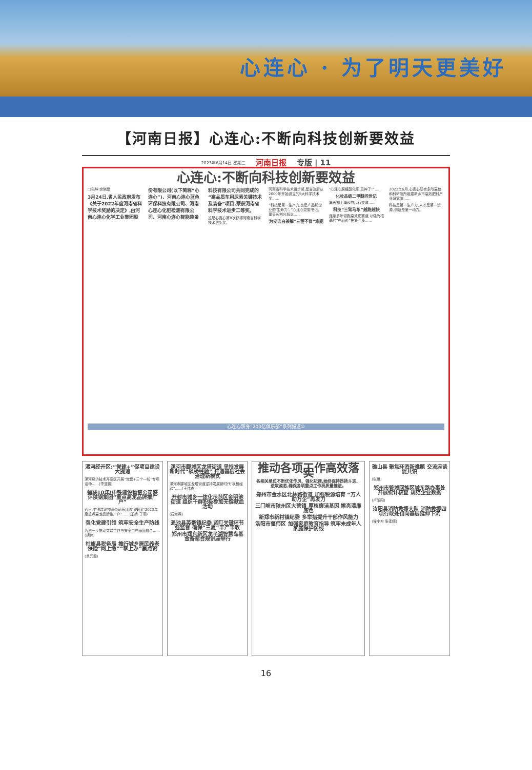心连心 · 为了明天更美好
【河南日报】心连心:不断向科技创新要效益
2023年6月14日 星期三 河南日报 专版 | 11
心连心:不断向科技创新要效益
□张坤 余晓建
3月24日,省人民政府发布《关于2022年度河南省科学技术奖励的决定》,由河南心连心化学工业集团股份有限公司(以下简称“心连心”)、河南心连心蓝色环保科技有限公司、河南心连心化肥检测有限公司、河南心连心智能装备科技有限公司共同完成的“高品质车用尿素关键技术及装备”项目,荣获河南省科学技术进步二等奖。
这是心连心第8次获得河南省科学技术进步奖。
河南省科学技术进步奖,是省政府从2000年开始设立的5大科学技术奖……
“科技是第一生产力,也是产品和企业的‘生命力’。”心连心党委书记、董事长刘兴旭说……
为安吉白茶解“三茬不冒”难题
“心连心腐植酸化肥,真神了!”……
化妆品级二甲醚问世记
屡长期土壤和农民行交道……
科技“三驾马车”越跑越快
连续多年领跑高效肥赛道,以强为根基的“产品树”枝繁叶茂……
2022年6月,心连心联合多所高校和科研院所组建新乡市高效肥料产业研究院……
科技是第一生产力,人才是第一资源,创新是第一动力。
心连心跻身“200亿俱乐部”系列报道②
漯河经开区:“党建+”促项目建设大提速
漯河经济技术开发区开展“党建+三个一线”专项活动……(李亚鹏)
蝉联10年!中铁建设物资公司获评陕钢集团“重点高龙品牌推广户”
近日,中铁建设物资公司获评陕钢集团“2023年度重点高龙品牌推广户”……(王娇 丁莉)
强化党建引领 筑牢安全生产防线
为进一步推动党建工作与安全生产深度融合……(胡伟)
社旗县税务局 推行城乡居民养老保险“网上缴”“掌上办”赢点赞
(单元毅)
漯河市郾城区龙塔街道 坚持发展新时代“枫桥经验” 打造基层社会治理新模式
漯河市郾城区龙塔街道坚持发展新时代“枫桥经验”……(王伟杰)
开封市城乡一体化示范区金明池街道 组织干群积极参加无偿献血活动
(石海燕)
渑池县英豪镇纪委 紧盯关键环节强监督 确保“三夏”丰产丰收
郑州市郑东新区龙子湖智慧岛基金备案合规讲座举行
推动各项工作高效落实
各相关单位不断优化作风、强化纪律,始终保持昂扬斗志、进取姿态,确保各项重点工作高质量推进。
郑州市金水区北林路街道 加强税源培育 “万人助万企”再发力
三门峡市陕州区大营镇 厚植廉洁基因 擦亮清廉底色
新郑市新村镇纪委 多举措提升干部作风能力
洛阳市偃师区 加强家庭教育指导 筑牢未成年人家庭保护防线
确山县 聚焦环资新难题 交流座谈促共识
(张琳)
郑州市管城回族区城东路办事处 开展统计核查 规范企业数据
(卢阳阳)
汝阳县消防救援大队 消防救援四项行政处罚向基层延伸下沉
(侯小方 张孝娜)
16